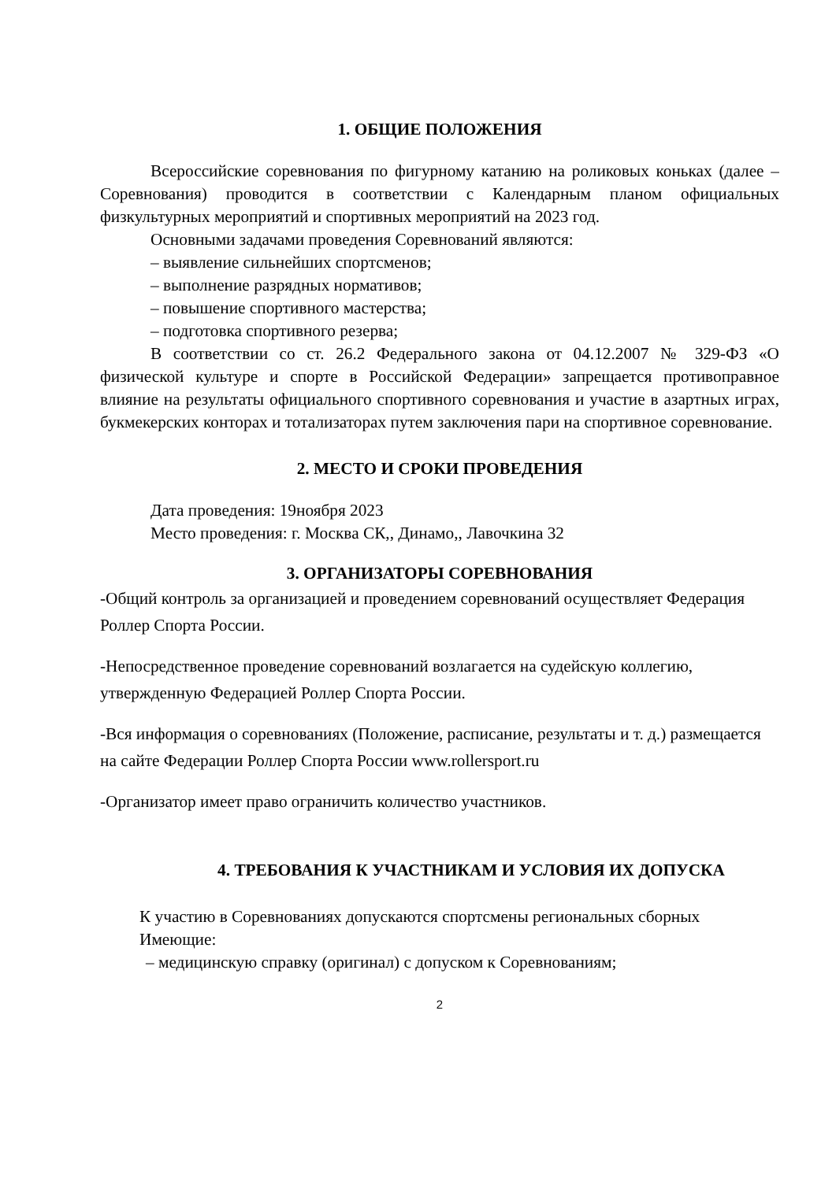1. ОБЩИЕ ПОЛОЖЕНИЯ
Всероссийские соревнования по фигурному катанию на роликовых коньках (далее – Соревнования) проводится в соответствии с Календарным планом официальных физкультурных мероприятий и спортивных мероприятий на 2023 год.
Основными задачами проведения Соревнований являются:
– выявление сильнейших спортсменов;
– выполнение разрядных нормативов;
– повышение спортивного мастерства;
– подготовка спортивного резерва;
В соответствии со ст. 26.2 Федерального закона от 04.12.2007 № 329-ФЗ «О физической культуре и спорте в Российской Федерации» запрещается противоправное влияние на результаты официального спортивного соревнования и участие в азартных играх, букмекерских конторах и тотализаторах путем заключения пари на спортивное соревнование.
2. МЕСТО И СРОКИ ПРОВЕДЕНИЯ
Дата проведения: 19ноября 2023
Место проведения: г. Москва СК,, Динамо,, Лавочкина 32
3. ОРГАНИЗАТОРЫ СОРЕВНОВАНИЯ
-Общий контроль за организацией и проведением соревнований осуществляет Федерация Роллер Спорта России.
-Непосредственное проведение соревнований возлагается на судейскую коллегию, утвержденную Федерацией Роллер Спорта России.
-Вся информация о соревнованиях (Положение, расписание, результаты и т. д.) размещается на сайте Федерации Роллер Спорта России www.rollersport.ru
-Организатор имеет право ограничить количество участников.
4. ТРЕБОВАНИЯ К УЧАСТНИКАМ И УСЛОВИЯ ИХ ДОПУСКА
К участию в Соревнованиях допускаются спортсмены региональных сборных
Имеющие:
– медицинскую справку (оригинал) с допуском к Соревнованиям;
2